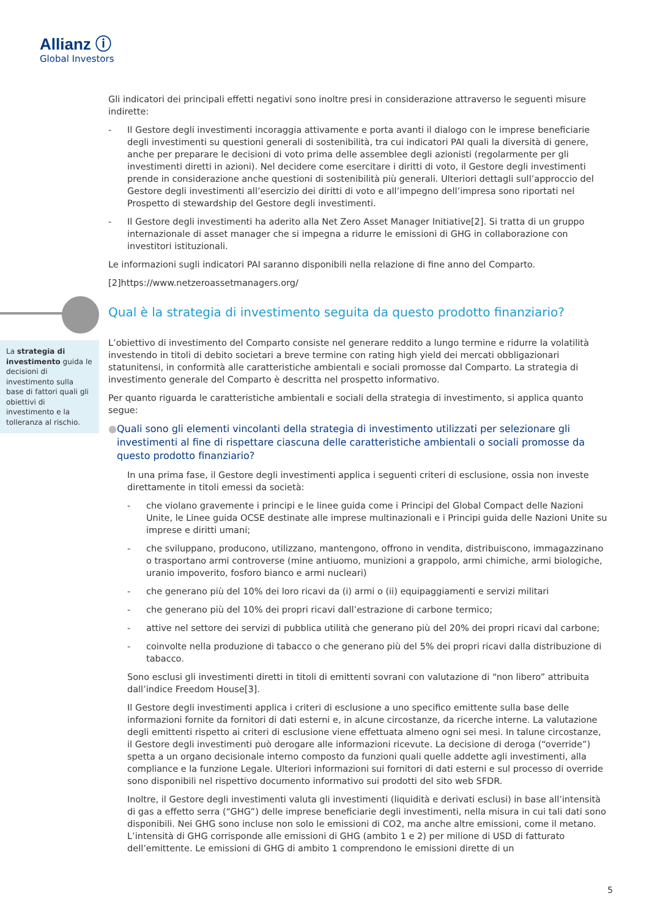Allianz ⓘ
Global Investors
La strategia di investimento guida le decisioni di investimento sulla base di fattori quali gli obiettivi di investimento e la tolleranza al rischio.
Gli indicatori dei principali effetti negativi sono inoltre presi in considerazione attraverso le seguenti misure indirette:
- Il Gestore degli investimenti incoraggia attivamente e porta avanti il dialogo con le imprese beneficiarie degli investimenti su questioni generali di sostenibilità, tra cui indicatori PAI quali la diversità di genere, anche per preparare le decisioni di voto prima delle assemblee degli azionisti (regolarmente per gli investimenti diretti in azioni). Nel decidere come esercitare i diritti di voto, il Gestore degli investimenti prende in considerazione anche questioni di sostenibilità più generali. Ulteriori dettagli sull’approccio del Gestore degli investimenti all’esercizio dei diritti di voto e all’impegno dell’impresa sono riportati nel Prospetto di stewardship del Gestore degli investimenti.
- Il Gestore degli investimenti ha aderito alla Net Zero Asset Manager Initiative[2]. Si tratta di un gruppo internazionale di asset manager che si impegna a ridurre le emissioni di GHG in collaborazione con investitori istituzionali.
Le informazioni sugli indicatori PAI saranno disponibili nella relazione di fine anno del Comparto.
[2]https://www.netzeroassetmanagers.org/
Qual è la strategia di investimento seguita da questo prodotto finanziario?
L’obiettivo di investimento del Comparto consiste nel generare reddito a lungo termine e ridurre la volatilità investendo in titoli di debito societari a breve termine con rating high yield dei mercati obbligazionari statunitensi, in conformità alle caratteristiche ambientali e sociali promosse dal Comparto. La strategia di investimento generale del Comparto è descritta nel prospetto informativo.
Per quanto riguarda le caratteristiche ambientali e sociali della strategia di investimento, si applica quanto segue:
● Quali sono gli elementi vincolanti della strategia di investimento utilizzati per selezionare gli investimenti al fine di rispettare ciascuna delle caratteristiche ambientali o sociali promosse da questo prodotto finanziario?
In una prima fase, il Gestore degli investimenti applica i seguenti criteri di esclusione, ossia non investe direttamente in titoli emessi da società:
- che violano gravemente i principi e le linee guida come i Principi del Global Compact delle Nazioni Unite, le Linee guida OCSE destinate alle imprese multinazionali e i Principi guida delle Nazioni Unite su imprese e diritti umani;
- che sviluppano, producono, utilizzano, mantengono, offrono in vendita, distribuiscono, immagazzinano o trasportano armi controverse (mine antiuomo, munizioni a grappolo, armi chimiche, armi biologiche, uranio impoverito, fosforo bianco e armi nucleari)
- che generano più del 10% dei loro ricavi da (i) armi o (ii) equipaggiamenti e servizi militari
- che generano più del 10% dei propri ricavi dall’estrazione di carbone termico;
- attive nel settore dei servizi di pubblica utilità che generano più del 20% dei propri ricavi dal carbone;
- coinvolte nella produzione di tabacco o che generano più del 5% dei propri ricavi dalla distribuzione di tabacco.
Sono esclusi gli investimenti diretti in titoli di emittenti sovrani con valutazione di “non libero” attribuita dall’indice Freedom House[3].
Il Gestore degli investimenti applica i criteri di esclusione a uno specifico emittente sulla base delle informazioni fornite da fornitori di dati esterni e, in alcune circostanze, da ricerche interne. La valutazione degli emittenti rispetto ai criteri di esclusione viene effettuata almeno ogni sei mesi. In talune circostanze, il Gestore degli investimenti può derogare alle informazioni ricevute. La decisione di deroga (“override”) spetta a un organo decisionale interno composto da funzioni quali quelle addette agli investimenti, alla compliance e la funzione Legale. Ulteriori informazioni sui fornitori di dati esterni e sul processo di override sono disponibili nel rispettivo documento informativo sui prodotti del sito web SFDR.
Inoltre, il Gestore degli investimenti valuta gli investimenti (liquidità e derivati esclusi) in base all’intensità di gas a effetto serra (“GHG”) delle imprese beneficiarie degli investimenti, nella misura in cui tali dati sono disponibili. Nei GHG sono incluse non solo le emissioni di CO2, ma anche altre emissioni, come il metano. L’intensità di GHG corrisponde alle emissioni di GHG (ambito 1 e 2) per milione di USD di fatturato dell’emittente. Le emissioni di GHG di ambito 1 comprendono le emissioni dirette di un
5